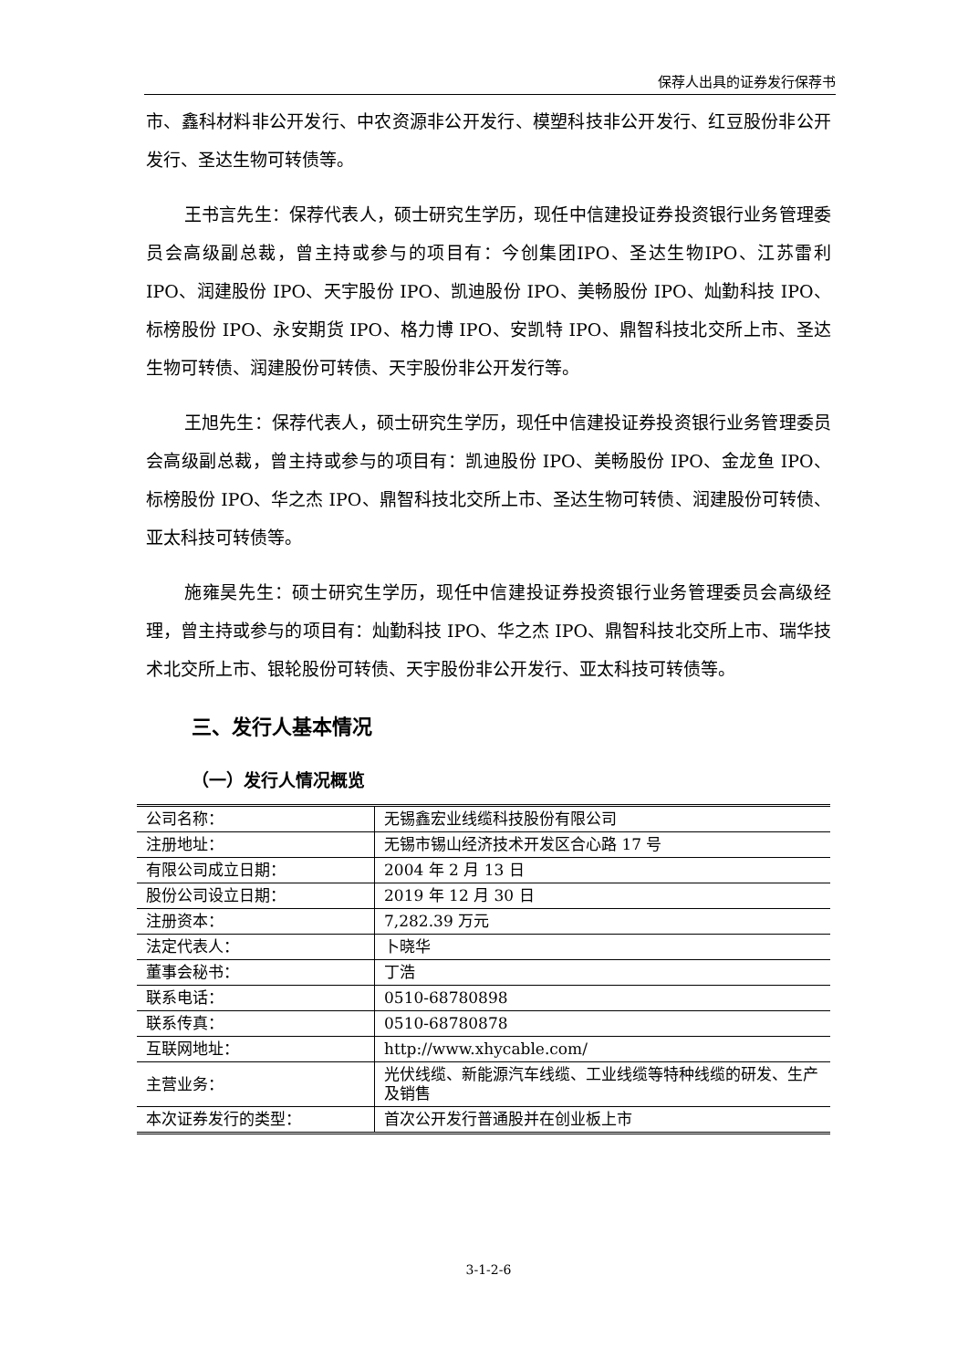保荐人出具的证券发行保荐书
市、鑫科材料非公开发行、中农资源非公开发行、模塑科技非公开发行、红豆股份非公开发行、圣达生物可转债等。
王书言先生：保荐代表人，硕士研究生学历，现任中信建投证券投资银行业务管理委员会高级副总裁，曾主持或参与的项目有：今创集团IPO、圣达生物IPO、江苏雷利 IPO、润建股份 IPO、天宇股份 IPO、凯迪股份 IPO、美畅股份 IPO、灿勤科技 IPO、标榜股份 IPO、永安期货 IPO、格力博 IPO、安凯特 IPO、鼎智科技北交所上市、圣达生物可转债、润建股份可转债、天宇股份非公开发行等。
王旭先生：保荐代表人，硕士研究生学历，现任中信建投证券投资银行业务管理委员会高级副总裁，曾主持或参与的项目有：凯迪股份 IPO、美畅股份 IPO、金龙鱼 IPO、标榜股份 IPO、华之杰 IPO、鼎智科技北交所上市、圣达生物可转债、润建股份可转债、亚太科技可转债等。
施雍昊先生：硕士研究生学历，现任中信建投证券投资银行业务管理委员会高级经理，曾主持或参与的项目有：灿勤科技 IPO、华之杰 IPO、鼎智科技北交所上市、瑞华技术北交所上市、银轮股份可转债、天宇股份非公开发行、亚太科技可转债等。
三、发行人基本情况
（一）发行人情况概览
| 公司名称： | 无锡鑫宏业线缆科技股份有限公司 |
| 注册地址： | 无锡市锡山经济技术开发区合心路 17 号 |
| 有限公司成立日期： | 2004 年 2 月 13 日 |
| 股份公司设立日期： | 2019 年 12 月 30 日 |
| 注册资本： | 7,282.39 万元 |
| 法定代表人： | 卜晓华 |
| 董事会秘书： | 丁浩 |
| 联系电话： | 0510-68780898 |
| 联系传真： | 0510-68780878 |
| 互联网地址： | http://www.xhycable.com/ |
| 主营业务： | 光伏线缆、新能源汽车线缆、工业线缆等特种线缆的研发、生产及销售 |
| 本次证券发行的类型： | 首次公开发行普通股并在创业板上市 |
3-1-2-6